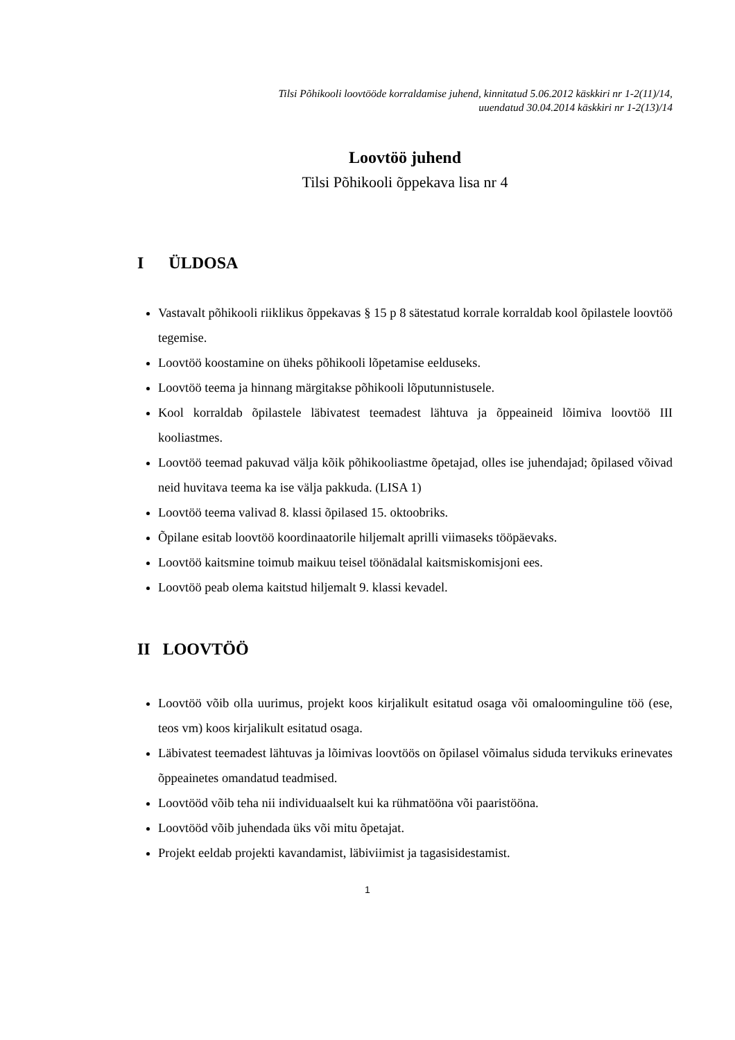Tilsi Põhikooli loovtööde korraldamise juhend, kinnitatud 5.06.2012 käskkiri nr 1-2(11)/14,
uuendatud 30.04.2014 käskkiri nr 1-2(13)/14
Loovtöö juhend
Tilsi Põhikooli õppekava lisa nr 4
I ÜLDOSA
Vastavalt põhikooli riiklikus õppekavas § 15 p 8 sätestatud korrale korraldab kool õpilastele loovtöö tegemise.
Loovtöö koostamine on üheks põhikooli lõpetamise eelduseks.
Loovtöö teema ja hinnang märgitakse põhikooli lõputunnistusele.
Kool korraldab õpilastele läbivatest teemadest lähtuva ja õppeaineid lõimiva loovtöö III kooliastmes.
Loovtöö teemad pakuvad välja kõik põhikooliastme õpetajad, olles ise juhendajad; õpilased võivad neid huvitava teema ka ise välja pakkuda. (LISA 1)
Loovtöö teema valivad 8. klassi õpilased 15. oktoobriks.
Õpilane esitab loovtöö koordinaatorile hiljemalt aprilli viimaseks tööpäevaks.
Loovtöö kaitsmine toimub maikuu teisel töönädalal kaitsmiskomisjoni ees.
Loovtöö peab olema kaitstud hiljemalt 9. klassi kevadel.
II LOOVTÖÖ
Loovtöö võib olla uurimus, projekt koos kirjalikult esitatud osaga või omaloominguline töö (ese, teos vm) koos kirjalikult esitatud osaga.
Läbivatest teemadest lähtuvas ja lõimivas loovtöös on õpilasel võimalus siduda tervikuks erinevates õppeainetes omandatud teadmised.
Loovtööd võib teha nii individuaalselt kui ka rühmatööna või paaristööna.
Loovtööd võib juhendada üks või mitu õpetajat.
Projekt eeldab projekti kavandamist, läbiviimist ja tagasisidestamist.
1